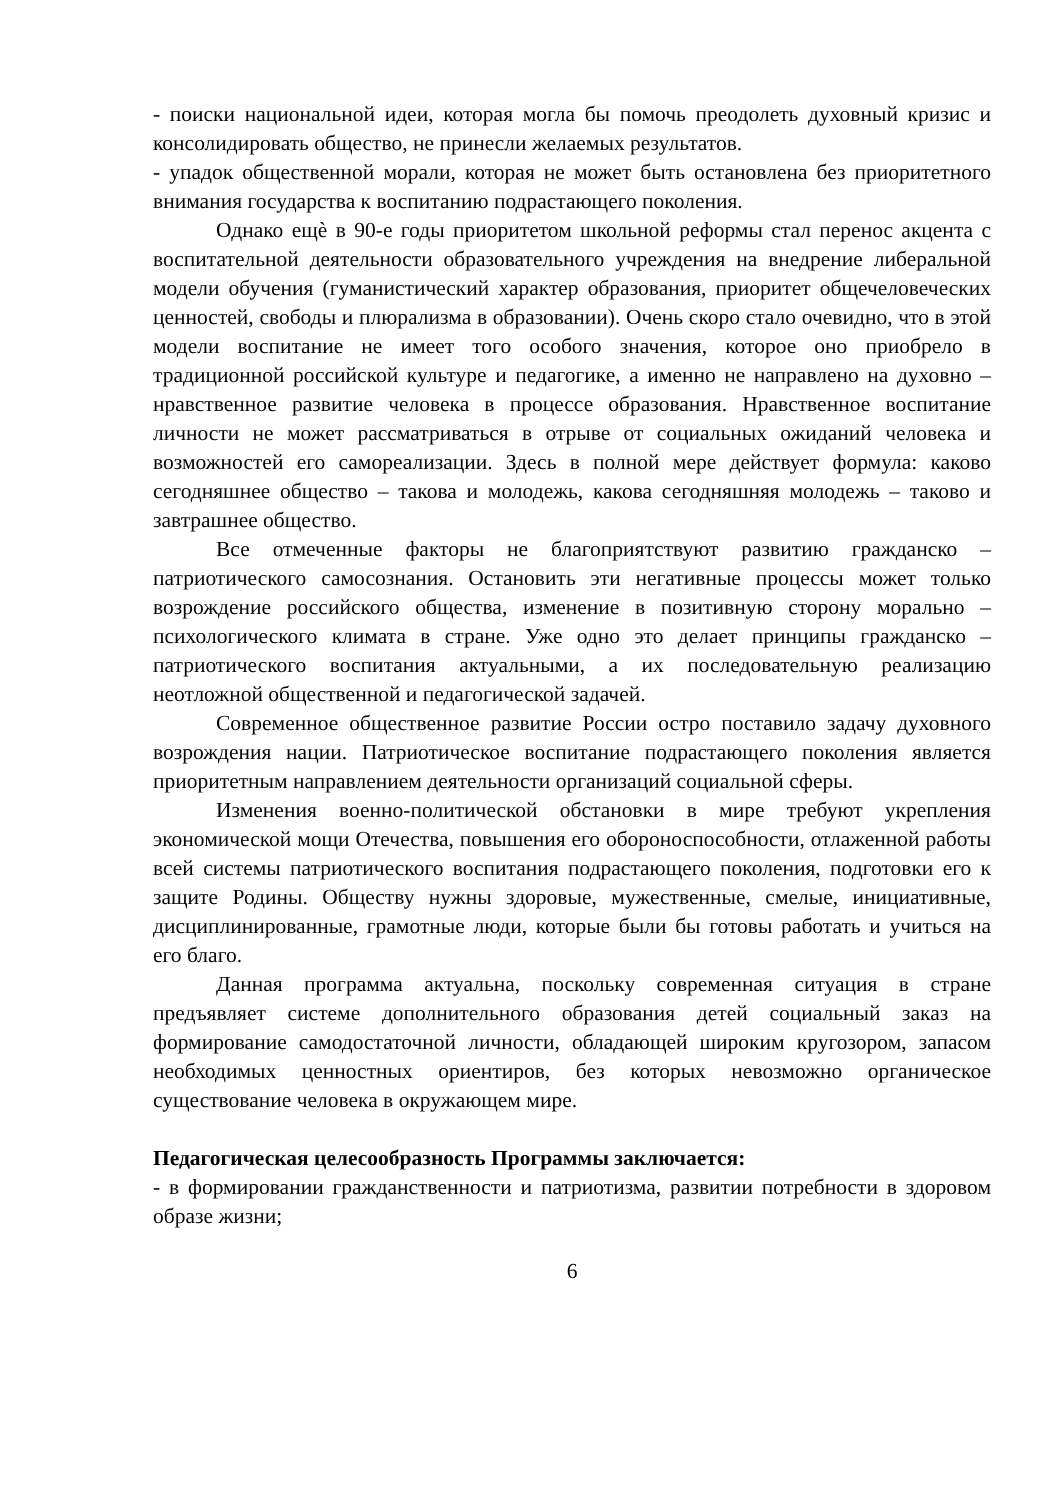- поиски национальной идеи, которая могла бы помочь преодолеть духовный кризис и консолидировать общество, не принесли желаемых результатов.
- упадок общественной морали, которая не может быть остановлена без приоритетного внимания государства к воспитанию подрастающего поколения.
Однако ещѐ в 90-е годы приоритетом школьной реформы стал перенос акцента с воспитательной деятельности образовательного учреждения на внедрение либеральной модели обучения (гуманистический характер образования, приоритет общечеловеческих ценностей, свободы и плюрализма в образовании). Очень скоро стало очевидно, что в этой модели воспитание не имеет того особого значения, которое оно приобрело в традиционной российской культуре и педагогике, а именно не направлено на духовно – нравственное развитие человека в процессе образования. Нравственное воспитание личности не может рассматриваться в отрыве от социальных ожиданий человека и возможностей его самореализации. Здесь в полной мере действует формула: каково сегодняшнее общество – такова и молодежь, какова сегодняшняя молодежь – таково и завтрашнее общество.
Все отмеченные факторы не благоприятствуют развитию гражданско – патриотического самосознания. Остановить эти негативные процессы может только возрождение российского общества, изменение в позитивную сторону морально – психологического климата в стране. Уже одно это делает принципы гражданско – патриотического воспитания актуальными, а их последовательную реализацию неотложной общественной и педагогической задачей.
Современное общественное развитие России остро поставило задачу духовного возрождения нации. Патриотическое воспитание подрастающего поколения является приоритетным направлением деятельности организаций социальной сферы.
Изменения военно-политической обстановки в мире требуют укрепления экономической мощи Отечества, повышения его обороноспособности, отлаженной работы всей системы патриотического воспитания подрастающего поколения, подготовки его к защите Родины. Обществу нужны здоровые, мужественные, смелые, инициативные, дисциплинированные, грамотные люди, которые были бы готовы работать и учиться на его благо.
Данная программа актуальна, поскольку современная ситуация в стране предъявляет системе дополнительного образования детей социальный заказ на формирование самодостаточной личности, обладающей широким кругозором, запасом необходимых ценностных ориентиров, без которых невозможно органическое существование человека в окружающем мире.
Педагогическая целесообразность Программы заключается:
- в формировании гражданственности и патриотизма, развитии потребности в здоровом образе жизни;
6